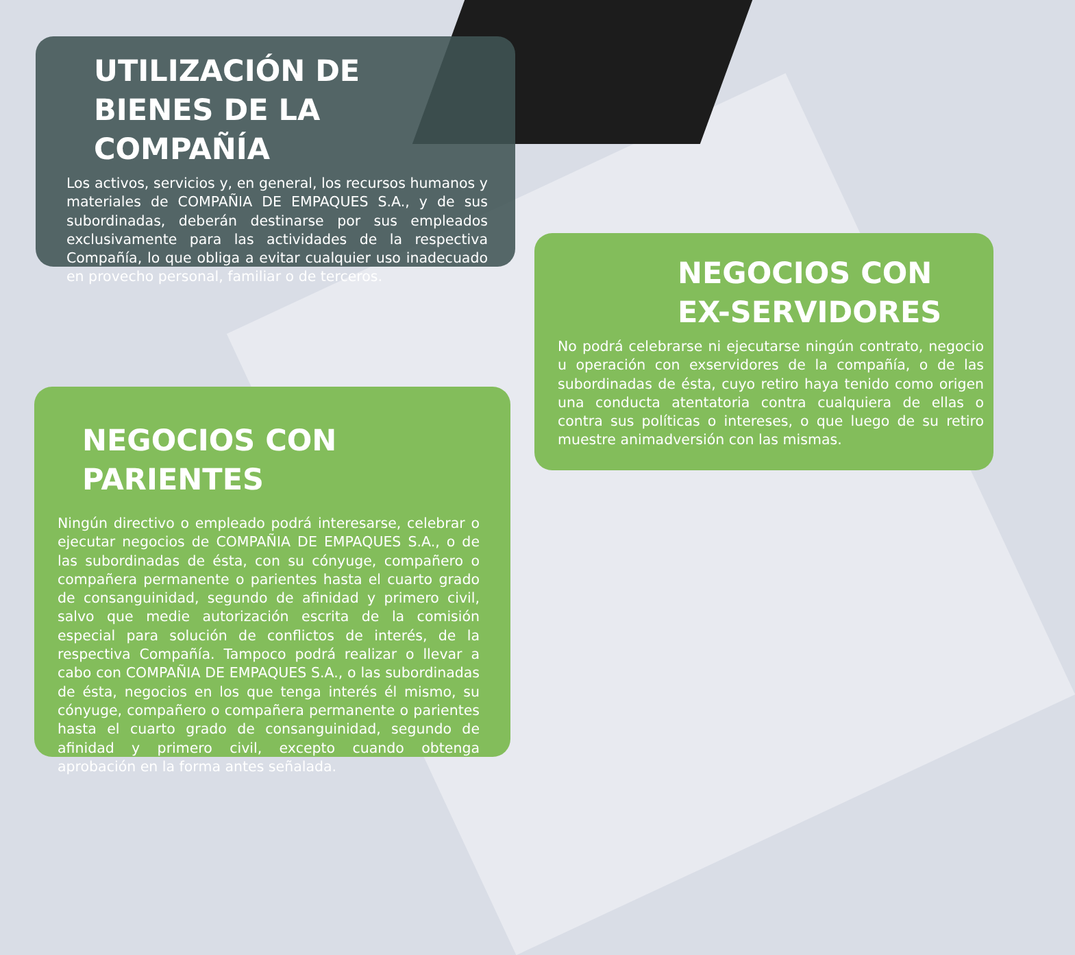UTILIZACIÓN DE BIENES DE LA COMPAÑÍA
Los activos, servicios y, en general, los recursos humanos y materiales de COMPAÑIA DE EMPAQUES S.A., y de sus subordinadas, deberán destinarse por sus empleados exclusivamente para las actividades de la respectiva Compañía, lo que obliga a evitar cualquier uso inadecuado en provecho personal, familiar o de terceros.
NEGOCIOS CON EX-SERVIDORES
No podrá celebrarse ni ejecutarse ningún contrato, negocio u operación con exservidores de la compañía, o de las subordinadas de ésta, cuyo retiro haya tenido como origen una conducta atentatoria contra cualquiera de ellas o contra sus políticas o intereses, o que luego de su retiro muestre animadversión con las mismas.
NEGOCIOS CON PARIENTES
Ningún directivo o empleado podrá interesarse, celebrar o ejecutar negocios de COMPAÑIA DE EMPAQUES S.A., o de las subordinadas de ésta, con su cónyuge, compañero o compañera permanente o parientes hasta el cuarto grado de consanguinidad, segundo de afinidad y primero civil, salvo que medie autorización escrita de la comisión especial para solución de conflictos de interés, de la respectiva Compañía. Tampoco podrá realizar o llevar a cabo con COMPAÑIA DE EMPAQUES S.A., o las subordinadas de ésta, negocios en los que tenga interés él mismo, su cónyuge, compañero o compañera permanente o parientes hasta el cuarto grado de consanguinidad, segundo de afinidad y primero civil, excepto cuando obtenga aprobación en la forma antes señalada.